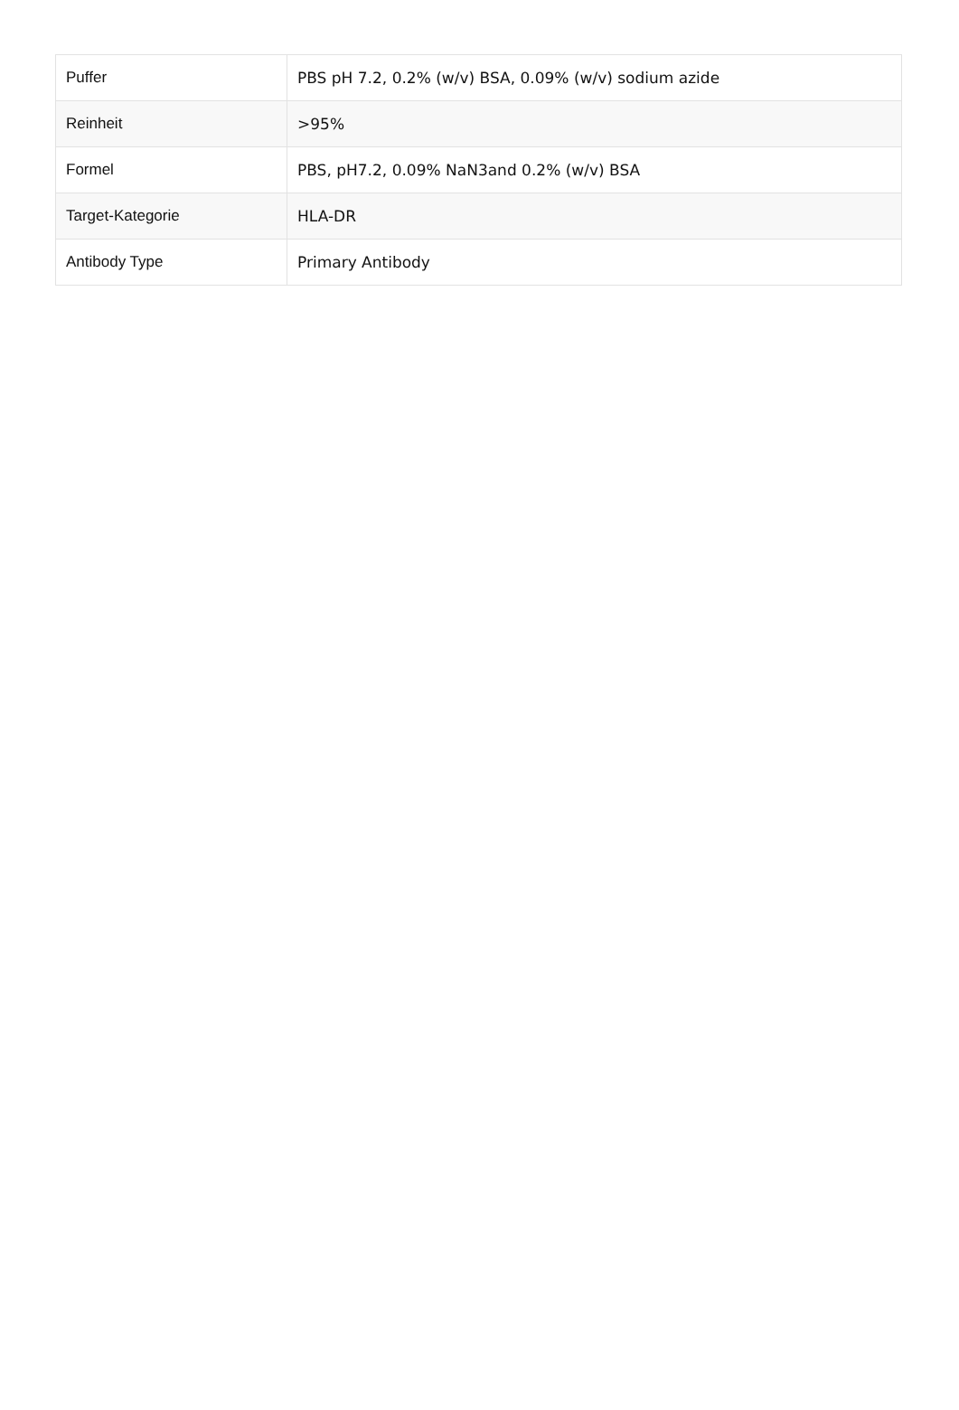| Puffer | PBS pH 7.2, 0.2% (w/v) BSA, 0.09% (w/v) sodium azide |
| Reinheit | >95% |
| Formel | PBS, pH7.2, 0.09% NaN3and 0.2% (w/v) BSA |
| Target-Kategorie | HLA-DR |
| Antibody Type | Primary Antibody |